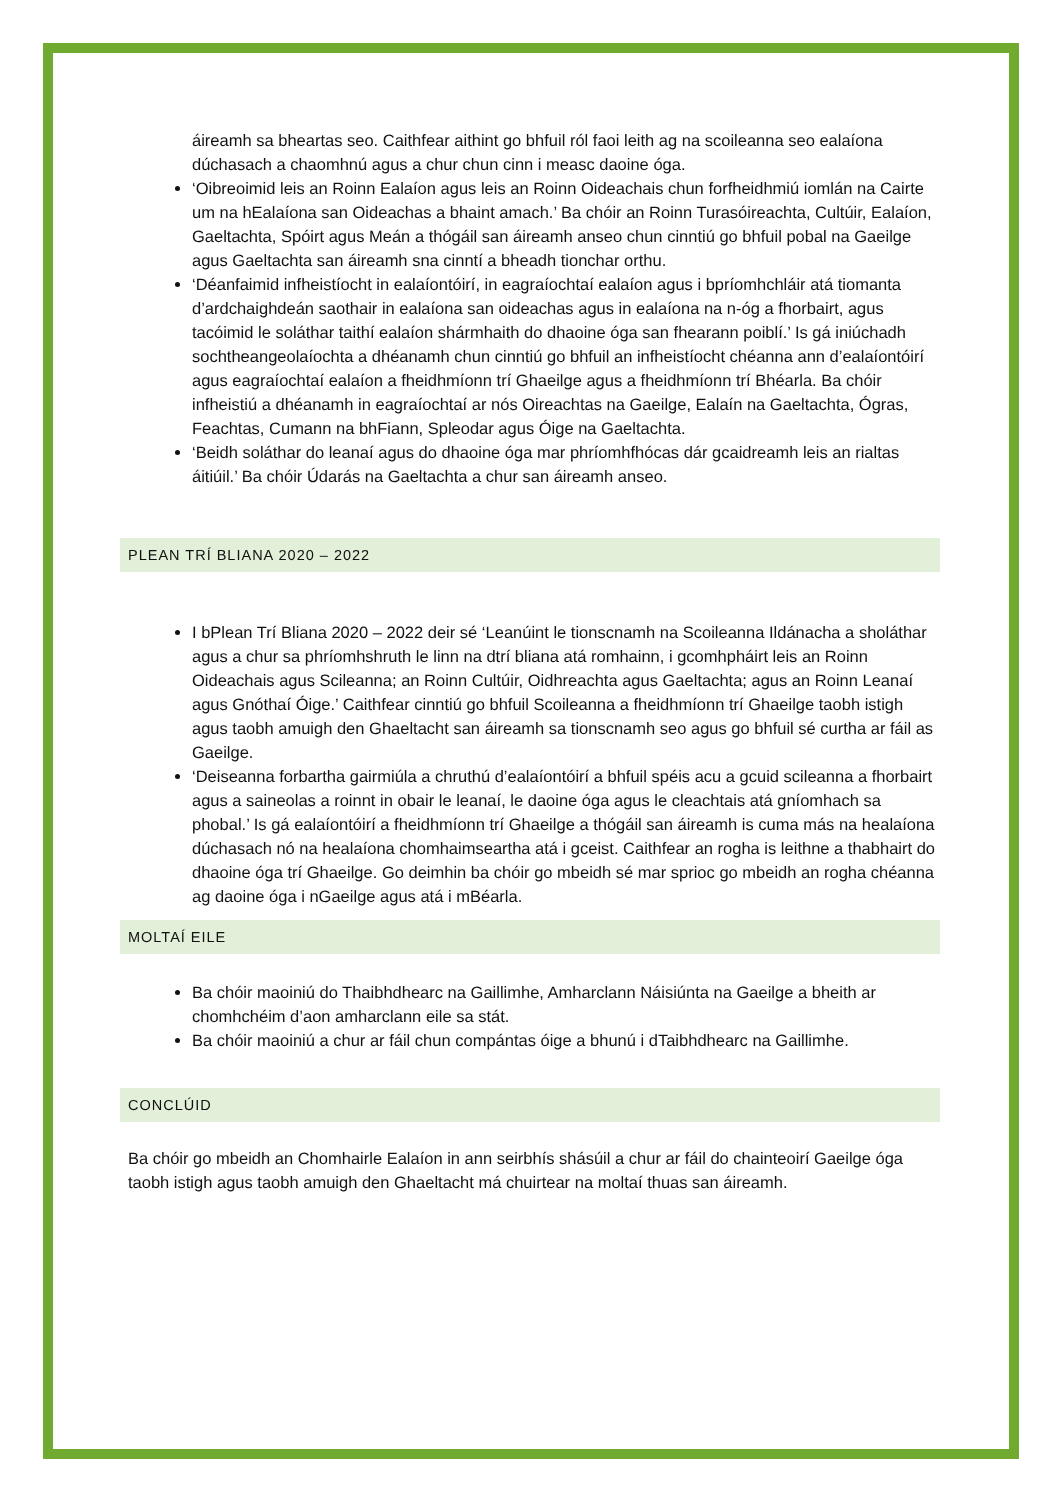áireamh sa bheartas seo. Caithfear aithint go bhfuil ról faoi leith ag na scoileanna seo ealaíona dúchasach a chaomhnú agus a chur chun cinn i measc daoine óga.
‘Oibreoimid leis an Roinn Ealaíon agus leis an Roinn Oideachais chun forfheidhmiú iomlán na Cairte um na hEalaíona san Oideachas a bhaint amach.’ Ba chóir an Roinn Turasóireachta, Cultúir, Ealaíon, Gaeltachta, Spóirt agus Meán a thógáil san áireamh anseo chun cinntiú go bhfuil pobal na Gaeilge agus Gaeltachta san áireamh sna cinntí a bheadh tionchar orthu.
‘Déanfaimid infheistíocht in ealaíontóirí, in eagraíochtaí ealaíon agus i bpríomhchláir atá tiomanta d’ardchaighdeán saothair in ealaíona san oideachas agus in ealaíona na n-óg a fhorbairt, agus tacóimid le soláthar taithí ealaíon shármhaith do dhaoine óga san fhearann poiblí.’ Is gá iniúchadh sochtheangeolaíochta a dhéanamh chun cinntiú go bhfuil an infheistíocht chéanna ann d’ealaíontóirí agus eagraíochtaí ealaíon a fheidhmíonn trí Ghaeilge agus a fheidhmíonn trí Bhéarla. Ba chóir infheistiú a dhéanamh in eagraíochtaí ar nós Oireachtas na Gaeilge, Ealaín na Gaeltachta, Ógras, Feachtas, Cumann na bhFiann, Spleodar agus Óige na Gaeltachta.
‘Beidh soláthar do leanaí agus do dhaoine óga mar phríomhfhócas dár gcaidreamh leis an rialtas áitiúil.’ Ba chóir Údarás na Gaeltachta a chur san áireamh anseo.
PLEAN TRÍ BLIANA 2020 – 2022
I bPlean Trí Bliana 2020 – 2022 deir sé ‘Leanúint le tionscnamh na Scoileanna Ildánacha a sholáthar agus a chur sa phríomhshruth le linn na dtrí bliana atá romhainn, i gcomhpháirt leis an Roinn Oideachais agus Scileanna; an Roinn Cultúir, Oidhreachta agus Gaeltachta; agus an Roinn Leanaí agus Gnóthaí Óige.’ Caithfear cinntiú go bhfuil Scoileanna a fheidhmíonn trí Ghaeilge taobh istigh agus taobh amuigh den Ghaeltacht san áireamh sa tionscnamh seo agus go bhfuil sé curtha ar fáil as Gaeilge.
‘Deiseanna forbartha gairmiúla a chruthú d’ealaíontóirí a bhfuil spéis acu a gcuid scileanna a fhorbairt agus a saineolas a roinnt in obair le leanaí, le daoine óga agus le cleachtais atá gníomhach sa phobal.’ Is gá ealaíontóirí a fheidhmíonn trí Ghaeilge a thógáil san áireamh is cuma más na healaíona dúchasach nó na healaíona chomhaimseartha atá i gceist. Caithfear an rogha is leithne a thabhairt do dhaoine óga trí Ghaeilge. Go deimhin ba chóir go mbeidh sé mar sprioc go mbeidh an rogha chéanna ag daoine óga i nGaeilge agus atá i mBéarla.
MOLTAÍ EILE
Ba chóir maoiniú do Thaibhdhearc na Gaillimhe, Amharclann Náisiúnta na Gaeilge a bheith ar chomhchéim d’aon amharclann eile sa stát.
Ba chóir maoiniú a chur ar fáil chun compántas óige a bhunú i dTaibhdhearc na Gaillimhe.
CONCLÚID
Ba chóir go mbeidh an Chomhairle Ealaíon in ann seirbhís shásúil a chur ar fáil do chainteoirí Gaeilge óga taobh istigh agus taobh amuigh den Ghaeltacht má chuirtear na moltaí thuas san áireamh.